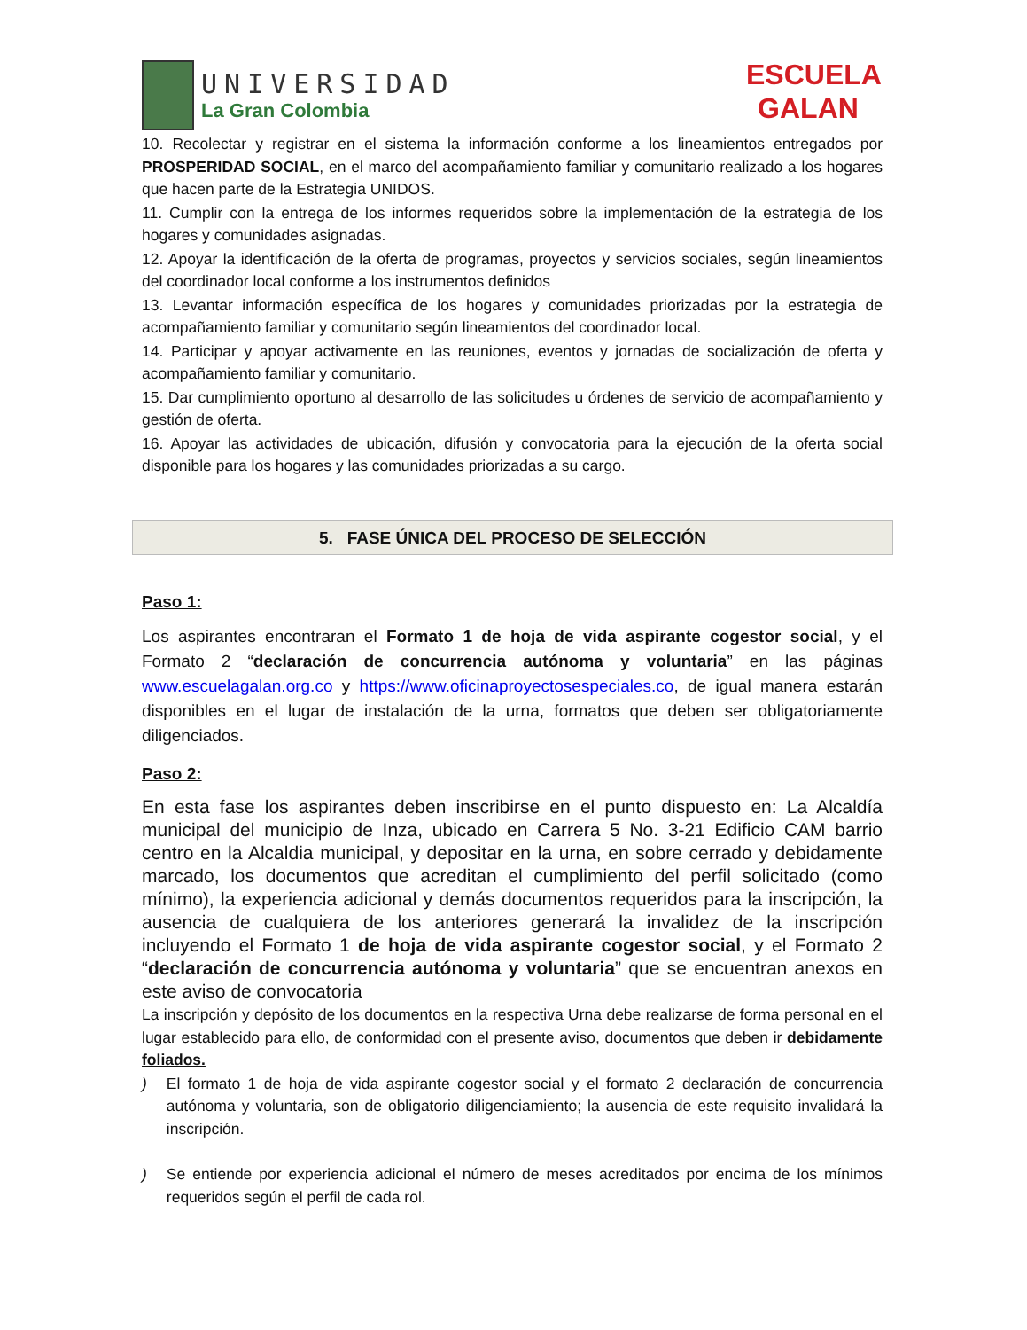UNIVERSIDAD
La Gran Colombia
ESCUELA
GALAN
10. Recolectar y registrar en el sistema la información conforme a los lineamientos entregados por PROSPERIDAD SOCIAL, en el marco del acompañamiento familiar y comunitario realizado a los hogares que hacen parte de la Estrategia UNIDOS.
11. Cumplir con la entrega de los informes requeridos sobre la implementación de la estrategia de los hogares y comunidades asignadas.
12. Apoyar la identificación de la oferta de programas, proyectos y servicios sociales, según lineamientos del coordinador local conforme a los instrumentos definidos
13. Levantar información específica de los hogares y comunidades priorizadas por la estrategia de acompañamiento familiar y comunitario según lineamientos del coordinador local.
14. Participar y apoyar activamente en las reuniones, eventos y jornadas de socialización de oferta y acompañamiento familiar y comunitario.
15. Dar cumplimiento oportuno al desarrollo de las solicitudes u órdenes de servicio de acompañamiento y gestión de oferta.
16. Apoyar las actividades de ubicación, difusión y convocatoria para la ejecución de la oferta social disponible para los hogares y las comunidades priorizadas a su cargo.
5. FASE ÚNICA DEL PROCESO DE SELECCIÓN
Paso 1:
Los aspirantes encontraran el Formato 1 de hoja de vida aspirante cogestor social, y el Formato 2 “declaración de concurrencia autónoma y voluntaria” en las páginas www.escuelagalan.org.co y https://www.oficinaproyectosespeciales.co, de igual manera estarán disponibles en el lugar de instalación de la urna, formatos que deben ser obligatoriamente diligenciados.
Paso 2:
En esta fase los aspirantes deben inscribirse en el punto dispuesto en: La Alcaldía municipal del municipio de Inza, ubicado en Carrera 5 No. 3-21 Edificio CAM barrio centro en la Alcaldia municipal, y depositar en la urna, en sobre cerrado y debidamente marcado, los documentos que acreditan el cumplimiento del perfil solicitado (como mínimo), la experiencia adicional y demás documentos requeridos para la inscripción, la ausencia de cualquiera de los anteriores generará la invalidez de la inscripción incluyendo el Formato 1 de hoja de vida aspirante cogestor social, y el Formato 2 “declaración de concurrencia autónoma y voluntaria” que se encuentran anexos en este aviso de convocatoria
La inscripción y depósito de los documentos en la respectiva Urna debe realizarse de forma personal en el lugar establecido para ello, de conformidad con el presente aviso, documentos que deben ir debidamente foliados.
) El formato 1 de hoja de vida aspirante cogestor social y el formato 2 declaración de concurrencia autónoma y voluntaria, son de obligatorio diligenciamiento; la ausencia de este requisito invalidará la inscripción.
) Se entiende por experiencia adicional el número de meses acreditados por encima de los mínimos requeridos según el perfil de cada rol.